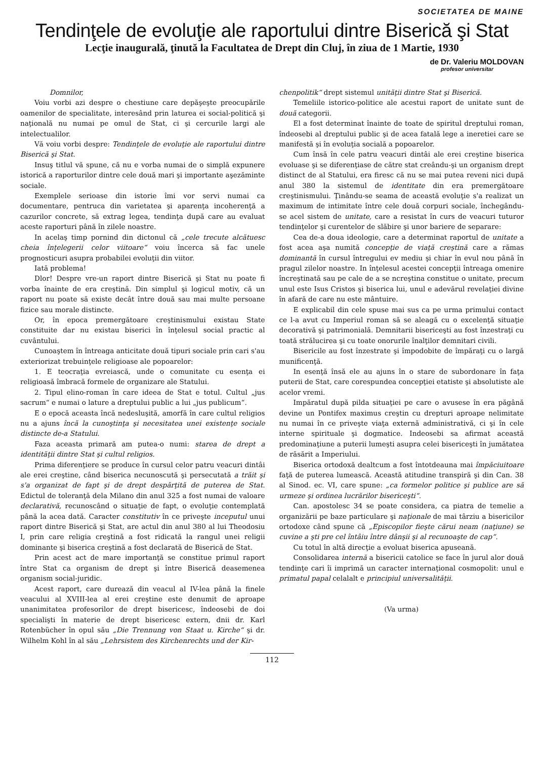SOCIETATEA DE MAINE
Tendinţele de evoluţie ale raportului dintre Biserică şi Stat
Lecţie inaugurală, ţinută la Facultatea de Drept din Cluj, în ziua de 1 Martie, 1930
de Dr. Valeriu MOLDOVAN
profesor universitar
Domnilor,
Voiu vorbi azi despre o chestiune care depăşeşte preocupările oamenilor de specialitate, interesând prin laturea ei social-politică şi naţională nu numai pe omul de Stat, ci şi cercurile largi ale intelectualilor.
Vă voiu vorbi despre: Tendinţele de evoluţie ale raportului dintre Biserică şi Stat.
Insuş titlul vă spune, că nu e vorba numai de o simplă expunere istorică a raporturilor dintre cele două mari şi importante aşezăminte sociale.
Exemplele serioase din istorie îmi vor servi numai ca documentare, pentruca din varietatea şi aparenţa incoherenţă a cazurilor concrete, să extrag legea, tendinţa după care au evaluat aceste raporturi până în zilele noastre.
In acelaş timp pornind din dictonul că „cele trecute alcătuesc cheia înţelegerii celor viitoare“ voiu încerca să fac unele prognosticuri asupra probabilei evoluţii din viitor.
Iată problema!
Dlor! Despre vre-un raport dintre Biserică şi Stat nu poate fi vorba înainte de era creştină. Din simplul şi logicul motiv, că un raport nu poate să existe decât între două sau mai multe persoane fizice sau morale distincte.
Or, în epoca premergătoare creştinismului existau State constituite dar nu existau biserici în înţelesul social practic al cuvântului.
Cunoaştem în întreaga anticitate două tipuri sociale prin cari s'au exteriorizat trebuinţele religioase ale popoarelor:
1. E teocraţia evreiască, unde o comunitate cu esenţa ei religioasă îmbracă formele de organizare ale Statului.
2. Tipul elino-roman în care ideea de Stat e totul. Cultul „jus sacrum“ e numai o lature a dreptului public a lui „jus publicum“.
E o epocă aceasta încă nedesluşită, amorfă în care cultul religios nu a ajuns încă la cunoştinţa şi necesitatea unei existenţe sociale distincte de-a Statului.
Faza aceasta primară am putea-o numi: starea de drept a identităţii dintre Stat şi cultul religios.
Prima diferenţiere se produce în cursul celor patru veacuri dintâi ale erei creştine, când biserica necunoscută şi persecutată a trăit şi s'a organizat de fapt şi de drept despărţită de puterea de Stat. Edictul de toleranţă dela Milano din anul 325 a fost numai de valoare declarativă, recunoscând o situaţie de fapt, o evoluţie contemplată până la acea dată. Caracter constitutiv în ce priveşte inceputul unui raport dintre Biserică şi Stat, are actul din anul 380 al lui Theodosiu I, prin care religia creştină a fost ridicată la rangul unei religii dominante şi biserica creştină a fost declarată de Biserică de Stat.
Prin acest act de mare importanţă se constitue primul raport între Stat ca organism de drept şi între Biserică deasemenea organism social-juridic.
Acest raport, care durează din veacul al IV-lea până la finele veacului al XVIII-lea al erei creştine este denumit de aproape unanimitatea profesorilor de drept bisericesc, îndeosebi de doi specialişti în materie de drept bisericesc extern, dnii dr. Karl Rotenbücher în opul său „Die Trennung von Staat u. Kirche“ şi dr. Wilhelm Kohl în al său „Lehrsistem des Kirchenrechts und der Kir-
chenpolitik“ drept sistemul unităţii dintre Stat şi Biserică.
Temeliile istorico-politice ale acestui raport de unitate sunt de două categorii.
El a fost determinat înainte de toate de spiritul dreptului roman, îndeosebi al dreptului public şi de acea fatală lege a ineretiei care se manifestă şi în evoluţia socială a popoarelor.
Cum însă în cele patru veacuri dintâi ale erei creştine biserica evoluase şi se diferenţiase de către stat creându-şi un organism drept distinct de al Statului, era firesc că nu se mai putea reveni nici după anul 380 la sistemul de identitate din era premergătoare creştinismului. Ţinându-se seama de această evoluţie s'a realizat un maximum de intimitate între cele două corpuri sociale, închegându-se acel sistem de unitate, care a resistat în curs de veacuri tuturor tendinţelor şi curentelor de slăbire şi unor bariere de separare:
Cea de-a doua ideologie, care a determinat raportul de unitate a fost acea aşa numită concepţie de viaţă creştină care a rămas dominantă în cursul întregului ev mediu şi chiar în evul nou până în pragul zilelor noastre. In înţelesul acestei concepţii întreaga omenire încreştinată sau pe cale de a se ncreştina constitue o unitate, precum unul este Isus Cristos şi biserica lui, unul e adevărul revelaţiei divine în afară de care nu este mântuire.
E explicabil din cele spuse mai sus ca pe urma primului contact ce l-a avut cu Imperiul roman să se aleagă cu o excelenţă situaţie decorativă şi patrimonială. Demnitarii bisericeşti au fost înzestraţi cu toată strălucirea şi cu toate onorurile înalţilor demnitari civili.
Bisericile au fost înzestrate şi împodobite de împăraţi cu o largă munificenţă.
In esenţă însă ele au ajuns în o stare de subordonare în faţa puterii de Stat, care corespundea concepţiei etatiste şi absolutiste ale acelor vremi.
Impăratul după pilda situaţiei pe care o avusese în era păgână devine un Pontifex maximus creştin cu drepturi aproape nelimitate nu numai în ce priveşte viaţa externă administrativă, ci şi în cele interne spirituale şi dogmatice. Indeosebi sa afirmat această predominaţiune a puterii lumeşti asupra celei bisericeşti în jumătatea de răsărit a Imperiului.
Biserica ortodoxă dealtcum a fost întotdeauna mai împăciuitoare faţă de puterea lumească. Această atitudine transpiră şi din Can. 38 al Sinod. ec. VI, care spune: „ca formelor politice şi publice are să urmeze şi ordinea lucrărilor bisericeşti“.
Can. apostolesc 34 se poate considera, ca piatra de temelie a organizării pe baze particulare şi naţionale de mai târziu a bisericilor ortodoxe când spune că „Episcopilor fieşte cărui neam (naţiune) se cuvine a şti pre cel întâiu între dânşii şi al recunoaşte de cap“.
Cu totul în altă direcţie a evoluat biserica apuseană.
Consolidarea internă a bisericii catolice se face în jurul alor două tendinţe cari îi imprimă un caracter internaţional cosmopolit: unul e primatul papal celalalt e principiul universalităţii.
(Va urma)
112